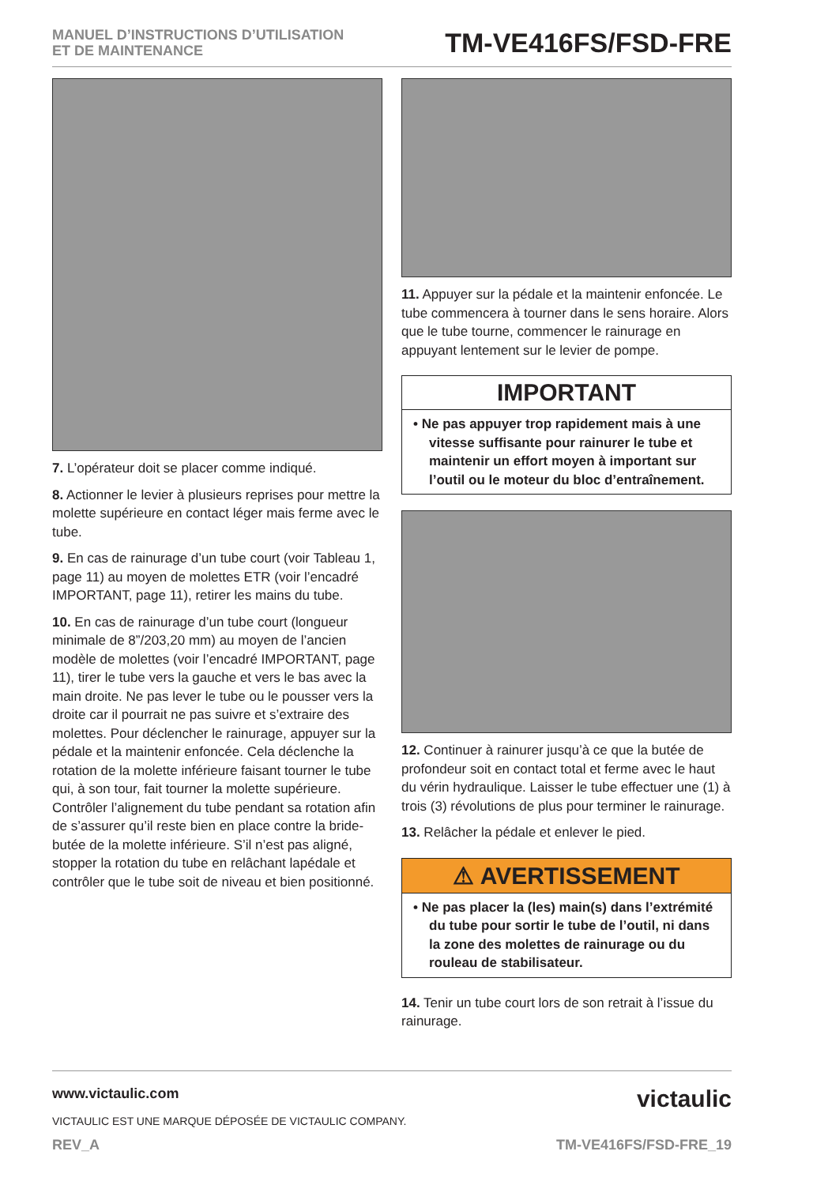MANUEL D’INSTRUCTIONS D’UTILISATION
ET DE MAINTENANCE
TM-VE416FS/FSD-FRE
7. L’opérateur doit se placer comme indiqué.
8. Actionner le levier à plusieurs reprises pour mettre la molette supérieure en contact léger mais ferme avec le tube.
9. En cas de rainurage d’un tube court (voir Tableau 1, page 11) au moyen de molettes ETR (voir l’encadré IMPORTANT, page 11), retirer les mains du tube.
10. En cas de rainurage d’un tube court (longueur minimale de 8”/203,20 mm) au moyen de l’ancien modèle de molettes (voir l’encadré IMPORTANT, page 11), tirer le tube vers la gauche et vers le bas avec la main droite. Ne pas lever le tube ou le pousser vers la droite car il pourrait ne pas suivre et s’extraire des molettes. Pour déclencher le rainurage, appuyer sur la pédale et la maintenir enfoncée. Cela déclenche la rotation de la molette inférieure faisant tourner le tube qui, à son tour, fait tourner la molette supérieure. Contrôler l’alignement du tube pendant sa rotation afin de s’assurer qu’il reste bien en place contre la bride-butée de la molette inférieure. S’il n’est pas aligné, stopper la rotation du tube en relâchant lapédale et contrôler que le tube soit de niveau et bien positionné.
11. Appuyer sur la pédale et la maintenir enfoncée. Le tube commencera à tourner dans le sens horaire. Alors que le tube tourne, commencer le rainurage en appuyant lentement sur le levier de pompe.
IMPORTANT
• Ne pas appuyer trop rapidement mais à une vitesse suffisante pour rainurer le tube et maintenir un effort moyen à important sur l’outil ou le moteur du bloc d’entraînement.
12. Continuer à rainurer jusqu’à ce que la butée de profondeur soit en contact total et ferme avec le haut du vérin hydraulique. Laisser le tube effectuer une (1) à trois (3) révolutions de plus pour terminer le rainurage.
13. Relâcher la pédale et enlever le pied.
⚠ AVERTISSEMENT
• Ne pas placer la (les) main(s) dans l’extrémité du tube pour sortir le tube de l’outil, ni dans la zone des molettes de rainurage ou du rouleau de stabilisateur.
14. Tenir un tube court lors de son retrait à l’issue du rainurage.
www.victaulic.com
VICTAULIC EST UNE MARQUE DÉPOSÉE DE VICTAULIC COMPANY.
victaulic
REV_A TM-VE416FS/FSD-FRE_19